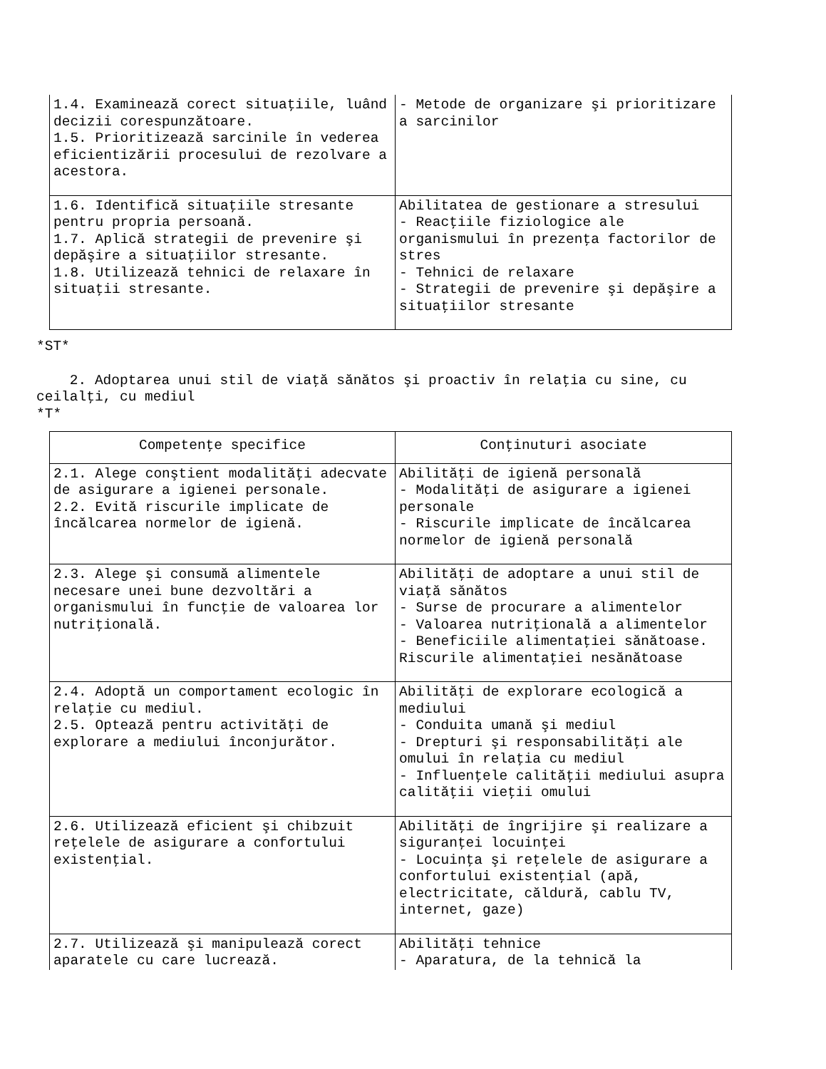| 1.4. Examinează corect situaţiile, luând decizii corespunzătoare. 1.5. Prioritizează sarcinile în vederea eficientizării procesului de rezolvare a acestora. | - Metode de organizare şi prioritizare a sarcinilor |
| 1.6. Identifică situaţiile stresante pentru propria persoană. 1.7. Aplică strategii de prevenire şi depăşire a situaţiilor stresante. 1.8. Utilizează tehnici de relaxare în situaţii stresante. | Abilitatea de gestionare a stresului - Reacţiile fiziologice ale organismului în prezenţa factorilor de stres - Tehnici de relaxare - Strategii de prevenire şi depăşire a situaţiilor stresante |
*ST*
2. Adoptarea unui stil de viaţă sănătos şi proactiv în relaţia cu sine, cu ceilalţi, cu mediul
*T*
| Competenţe specifice | Conţinuturi asociate |
| --- | --- |
| 2.1. Alege conştient modalităţi adecvate de asigurare a igienei personale. 2.2. Evită riscurile implicate de încălcarea normelor de igienă. | Abilităţi de igienă personală - Modalităţi de asigurare a igienei personale - Riscurile implicate de încălcarea normelor de igienă personală |
| 2.3. Alege şi consumă alimentele necesare unei bune dezvoltări a organismului în funcţie de valoarea lor nutriţională. | Abilităţi de adoptare a unui stil de viaţă sănătos - Surse de procurare a alimentelor - Valoarea nutriţională a alimentelor - Beneficiile alimentaţiei sănătoase. Riscurile alimentaţiei nesănătoase |
| 2.4. Adoptă un comportament ecologic în relaţie cu mediul. 2.5. Optează pentru activităţi de explorare a mediului înconjurător. | Abilităţi de explorare ecologică a mediului - Conduita umană şi mediul - Drepturi şi responsabilităţi ale omului în relaţia cu mediul - Influenţele calităţii mediului asupra calităţii vieţii omului |
| 2.6. Utilizează eficient şi chibzuit reţelele de asigurare a confortului existenţial. | Abilităţi de îngrijire şi realizare a siguranţei locuinţei - Locuinţa şi reţelele de asigurare a confortului existenţial (apă, electricitate, căldură, cablu TV, internet, gaze) |
| 2.7. Utilizează şi manipulează corect aparatele cu care lucrează. | Abilităţi tehnice - Aparatura, de la tehnică la |